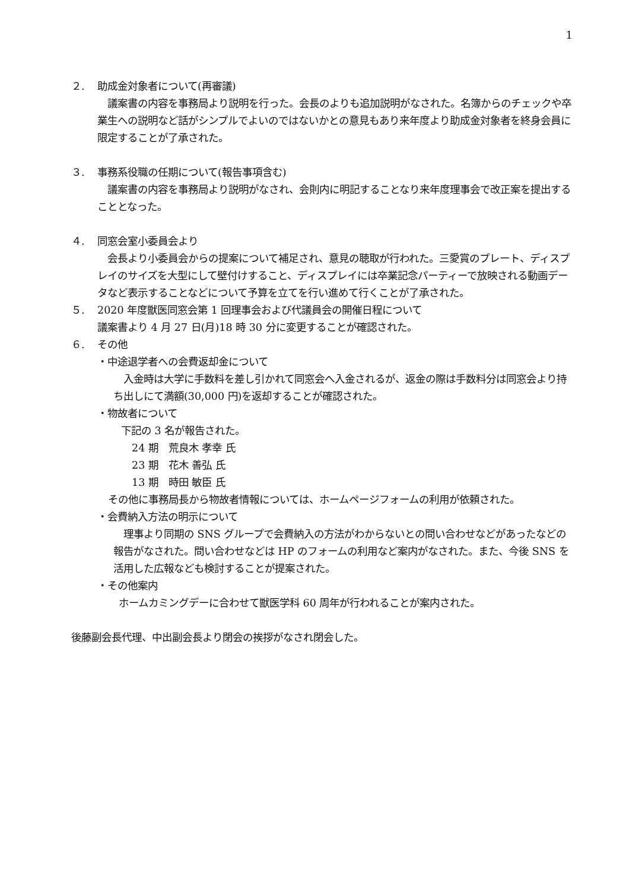1
２. 助成金対象者について(再審議)
　議案書の内容を事務局より説明を行った。会長のよりも追加説明がなされた。名簿からのチェックや卒業生への説明など話がシンプルでよいのではないかとの意見もあり来年度より助成金対象者を終身会員に限定することが了承された。
３. 事務系役職の任期について(報告事項含む)
　議案書の内容を事務局より説明がなされ、会則内に明記することなり来年度理事会で改正案を提出することとなった。
４. 同窓会室小委員会より
　会長より小委員会からの提案について補足され、意見の聴取が行われた。三愛賞のプレート、ディスプレイのサイズを大型にして壁付けすること、ディスプレイには卒業記念パーティーで放映される動画データなど表示することなどについて予算を立てを行い進めて行くことが了承された。
５. 2020 年度獣医同窓会第 1 回理事会および代議員会の開催日程について
議案書より 4 月 27 日(月)18 時 30 分に変更することが確認された。
６. その他
・中途退学者への会費返却金について
　入金時は大学に手数料を差し引かれて同窓会へ入金されるが、返金の際は手数料分は同窓会より持ち出しにて満額(30,000 円)を返却することが確認された。
・物故者について
下記の 3 名が報告された。
24 期　荒良木 孝幸 氏
23 期　花木 善弘 氏
13 期　時田 敏臣 氏
その他に事務局長から物故者情報については、ホームページフォームの利用が依頼された。
・会費納入方法の明示について
　理事より同期の SNS グループで会費納入の方法がわからないとの問い合わせなどがあったなどの報告がなされた。問い合わせなどは HP のフォームの利用など案内がなされた。また、今後 SNS を活用した広報なども検討することが提案された。
・その他案内
ホームカミングデーに合わせて獣医学科 60 周年が行われることが案内された。
後藤副会長代理、中出副会長より閉会の挨拶がなされ閉会した。